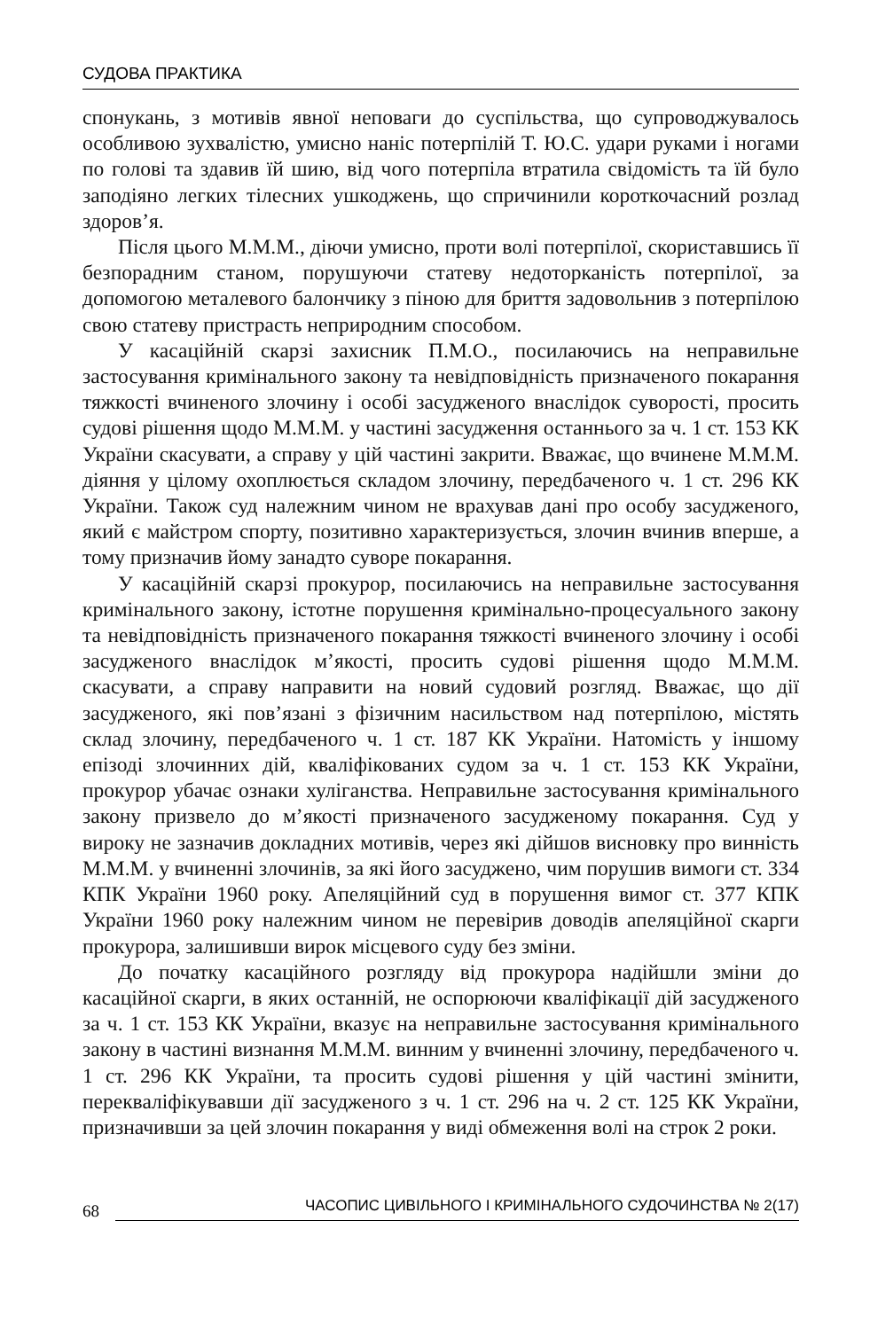СУДОВА ПРАКТИКА
спонукань, з мотивів явної неповаги до суспільства, що супроводжувалось особливою зухвалістю, умисно наніс потерпілій Т. Ю.С. удари руками і ногами по голові та здавив їй шию, від чого потерпіла втратила свідомість та їй було заподіяно легких тілесних ушкоджень, що спричинили короткочасний розлад здоров’я.
Після цього М.М.М., діючи умисно, проти волі потерпілої, скориставшись її безпорадним станом, порушуючи статеву недоторканість потерпілої, за допомогою металевого балончику з піною для бриття задовольнив з потерпілою свою статеву пристрасть неприродним способом.
У касаційній скарзі захисник П.М.О., посилаючись на неправильне застосування кримінального закону та невідповідність призначеного покарання тяжкості вчиненого злочину і особі засудженого внаслідок суворості, просить судові рішення щодо М.М.М. у частині засудження останнього за ч. 1 ст. 153 КК України скасувати, а справу у цій частині закрити. Вважає, що вчинене М.М.М. діяння у цілому охоплюється складом злочину, передбаченого ч. 1 ст. 296 КК України. Також суд належним чином не врахував дані про особу засудженого, який є майстром спорту, позитивно характеризується, злочин вчинив вперше, а тому призначив йому занадто суворе покарання.
У касаційній скарзі прокурор, посилаючись на неправильне застосування кримінального закону, істотне порушення кримінально-процесуального закону та невідповідність призначеного покарання тяжкості вчиненого злочину і особі засудженого внаслідок м’якості, просить судові рішення щодо М.М.М. скасувати, а справу направити на новий судовий розгляд. Вважає, що дії засудженого, які пов’язані з фізичним насильством над потерпілою, містять склад злочину, передбаченого ч. 1 ст. 187 КК України. Натомість у іншому епізоді злочинних дій, кваліфікованих судом за ч. 1 ст. 153 КК України, прокурор убачає ознаки хуліганства. Неправильне застосування кримінального закону призвело до м’якості призначеного засудженому покарання. Суд у вироку не зазначив докладних мотивів, через які дійшов висновку про винність М.М.М. у вчиненні злочинів, за які його засуджено, чим порушив вимоги ст. 334 КПК України 1960 року. Апеляційний суд в порушення вимог ст. 377 КПК України 1960 року належним чином не перевірив доводів апеляційної скарги прокурора, залишивши вирок місцевого суду без зміни.
До початку касаційного розгляду від прокурора надійшли зміни до касаційної скарги, в яких останній, не оспорюючи кваліфікації дій засудженого за ч. 1 ст. 153 КК України, вказує на неправильне застосування кримінального закону в частині визнання М.М.М. винним у вчиненні злочину, передбаченого ч. 1 ст. 296 КК України, та просить судові рішення у цій частині змінити, перекваліфікувавши дії засудженого з ч. 1 ст. 296 на ч. 2 ст. 125 КК України, призначивши за цей злочин покарання у виді обмеження волі на строк 2 роки.
68 ЧАСОПИС ЦИВІЛЬНОГО І КРИМІНАЛЬНОГО СУДОЧИНСТВА № 2(17)